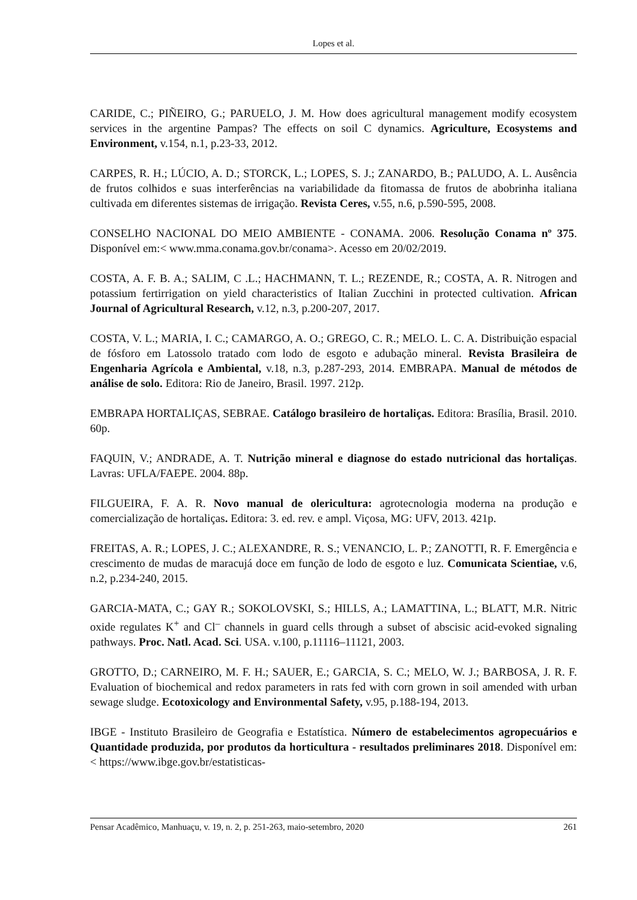Lopes et al.
CARIDE, C.; PIÑEIRO, G.; PARUELO, J. M. How does agricultural management modify ecosystem services in the argentine Pampas? The effects on soil C dynamics. Agriculture, Ecosystems and Environment, v.154, n.1, p.23-33, 2012.
CARPES, R. H.; LÚCIO, A. D.; STORCK, L.; LOPES, S. J.; ZANARDO, B.; PALUDO, A. L. Ausência de frutos colhidos e suas interferências na variabilidade da fitomassa de frutos de abobrinha italiana cultivada em diferentes sistemas de irrigação. Revista Ceres, v.55, n.6, p.590-595, 2008.
CONSELHO NACIONAL DO MEIO AMBIENTE - CONAMA. 2006. Resolução Conama nº 375. Disponível em:< www.mma.conama.gov.br/conama>. Acesso em 20/02/2019.
COSTA, A. F. B. A.; SALIM, C .L.; HACHMANN, T. L.; REZENDE, R.; COSTA, A. R. Nitrogen and potassium fertirrigation on yield characteristics of Italian Zucchini in protected cultivation. African Journal of Agricultural Research, v.12, n.3, p.200-207, 2017.
COSTA, V. L.; MARIA, I. C.; CAMARGO, A. O.; GREGO, C. R.; MELO. L. C. A. Distribuição espacial de fósforo em Latossolo tratado com lodo de esgoto e adubação mineral. Revista Brasileira de Engenharia Agrícola e Ambiental, v.18, n.3, p.287-293, 2014. EMBRAPA. Manual de métodos de análise de solo. Editora: Rio de Janeiro, Brasil. 1997. 212p.
EMBRAPA HORTALIÇAS, SEBRAE. Catálogo brasileiro de hortaliças. Editora: Brasília, Brasil. 2010. 60p.
FAQUIN, V.; ANDRADE, A. T. Nutrição mineral e diagnose do estado nutricional das hortaliças. Lavras: UFLA/FAEPE. 2004. 88p.
FILGUEIRA, F. A. R. Novo manual de olericultura: agrotecnologia moderna na produção e comercialização de hortaliças. Editora: 3. ed. rev. e ampl. Viçosa, MG: UFV, 2013. 421p.
FREITAS, A. R.; LOPES, J. C.; ALEXANDRE, R. S.; VENANCIO, L. P.; ZANOTTI, R. F. Emergência e crescimento de mudas de maracujá doce em função de lodo de esgoto e luz. Comunicata Scientiae, v.6, n.2, p.234-240, 2015.
GARCIA-MATA, C.; GAY R.; SOKOLOVSKI, S.; HILLS, A.; LAMATTINA, L.; BLATT, M.R. Nitric oxide regulates K<sup>+</sup> and Cl<sup>–</sup> channels in guard cells through a subset of abscisic acid-evoked signaling pathways. Proc. Natl. Acad. Sci. USA. v.100, p.11116–11121, 2003.
GROTTO, D.; CARNEIRO, M. F. H.; SAUER, E.; GARCIA, S. C.; MELO, W. J.; BARBOSA, J. R. F. Evaluation of biochemical and redox parameters in rats fed with corn grown in soil amended with urban sewage sludge. Ecotoxicology and Environmental Safety, v.95, p.188-194, 2013.
IBGE - Instituto Brasileiro de Geografia e Estatística. Número de estabelecimentos agropecuários e Quantidade produzida, por produtos da horticultura - resultados preliminares 2018. Disponível em: < https://www.ibge.gov.br/estatisticas-
Pensar Acadêmico, Manhuaçu, v. 19, n. 2, p. 251-263, maio-setembro, 2020 261